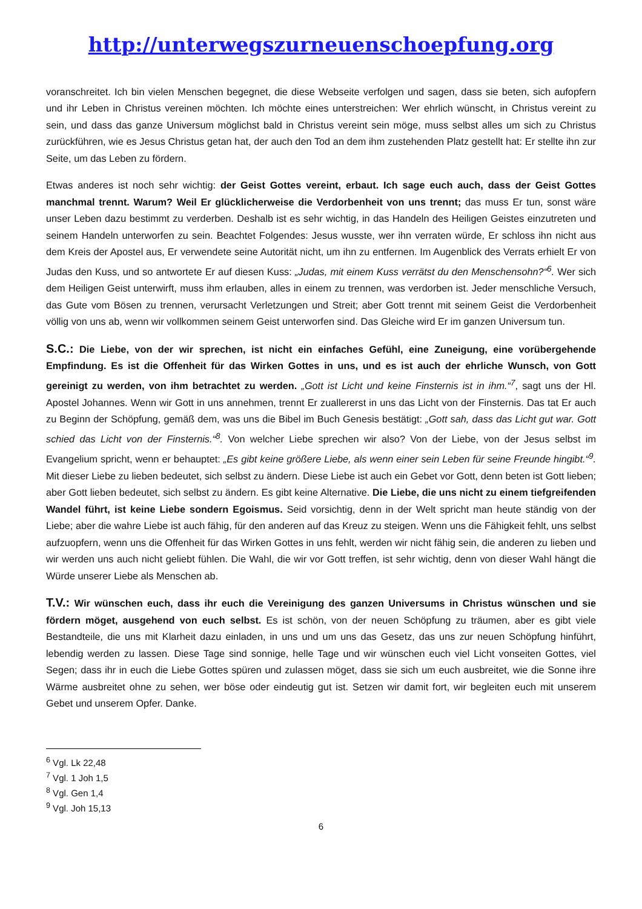http://unterwegszurneuenschoepfung.org
voranschreitet. Ich bin vielen Menschen begegnet, die diese Webseite verfolgen und sagen, dass sie beten, sich aufopfern und ihr Leben in Christus vereinen möchten. Ich möchte eines unterstreichen: Wer ehrlich wünscht, in Christus vereint zu sein, und dass das ganze Universum möglichst bald in Christus vereint sein möge, muss selbst alles um sich zu Christus zurückführen, wie es Jesus Christus getan hat, der auch den Tod an dem ihm zustehenden Platz gestellt hat: Er stellte ihn zur Seite, um das Leben zu fördern.
Etwas anderes ist noch sehr wichtig: der Geist Gottes vereint, erbaut. Ich sage euch auch, dass der Geist Gottes manchmal trennt. Warum? Weil Er glücklicherweise die Verdorbenheit von uns trennt; das muss Er tun, sonst wäre unser Leben dazu bestimmt zu verderben. Deshalb ist es sehr wichtig, in das Handeln des Heiligen Geistes einzutreten und seinem Handeln unterworfen zu sein. Beachtet Folgendes: Jesus wusste, wer ihn verraten würde, Er schloss ihn nicht aus dem Kreis der Apostel aus, Er verwendete seine Autorität nicht, um ihn zu entfernen. Im Augenblick des Verrats erhielt Er von Judas den Kuss, und so antwortete Er auf diesen Kuss: „Judas, mit einem Kuss verrätst du den Menschensohn?“<sup>6</sup>. Wer sich dem Heiligen Geist unterwirft, muss ihm erlauben, alles in einem zu trennen, was verdorben ist. Jeder menschliche Versuch, das Gute vom Bösen zu trennen, verursacht Verletzungen und Streit; aber Gott trennt mit seinem Geist die Verdorbenheit völlig von uns ab, wenn wir vollkommen seinem Geist unterworfen sind. Das Gleiche wird Er im ganzen Universum tun.
S.C.: Die Liebe, von der wir sprechen, ist nicht ein einfaches Gefühl, eine Zuneigung, eine vorübergehende Empfindung. Es ist die Offenheit für das Wirken Gottes in uns, und es ist auch der ehrliche Wunsch, von Gott gereinigt zu werden, von ihm betrachtet zu werden. „Gott ist Licht und keine Finsternis ist in ihm.“<sup>7</sup>, sagt uns der Hl. Apostel Johannes. Wenn wir Gott in uns annehmen, trennt Er zuallererst in uns das Licht von der Finsternis. Das tat Er auch zu Beginn der Schöpfung, gemäß dem, was uns die Bibel im Buch Genesis bestätigt: „Gott sah, dass das Licht gut war. Gott schied das Licht von der Finsternis.“<sup>8</sup>. Von welcher Liebe sprechen wir also? Von der Liebe, von der Jesus selbst im Evangelium spricht, wenn er behauptet: „Es gibt keine größere Liebe, als wenn einer sein Leben für seine Freunde hingibt.“<sup>9</sup>. Mit dieser Liebe zu lieben bedeutet, sich selbst zu ändern. Diese Liebe ist auch ein Gebet vor Gott, denn beten ist Gott lieben; aber Gott lieben bedeutet, sich selbst zu ändern. Es gibt keine Alternative. Die Liebe, die uns nicht zu einem tiefgreifenden Wandel führt, ist keine Liebe sondern Egoismus. Seid vorsichtig, denn in der Welt spricht man heute ständig von der Liebe; aber die wahre Liebe ist auch fähig, für den anderen auf das Kreuz zu steigen. Wenn uns die Fähigkeit fehlt, uns selbst aufzuopfern, wenn uns die Offenheit für das Wirken Gottes in uns fehlt, werden wir nicht fähig sein, die anderen zu lieben und wir werden uns auch nicht geliebt fühlen. Die Wahl, die wir vor Gott treffen, ist sehr wichtig, denn von dieser Wahl hängt die Würde unserer Liebe als Menschen ab.
T.V.: Wir wünschen euch, dass ihr euch die Vereinigung des ganzen Universums in Christus wünschen und sie fördern möget, ausgehend von euch selbst. Es ist schön, von der neuen Schöpfung zu träumen, aber es gibt viele Bestandteile, die uns mit Klarheit dazu einladen, in uns und um uns das Gesetz, das uns zur neuen Schöpfung hinführt, lebendig werden zu lassen. Diese Tage sind sonnige, helle Tage und wir wünschen euch viel Licht vonseiten Gottes, viel Segen; dass ihr in euch die Liebe Gottes spüren und zulassen möget, dass sie sich um euch ausbreitet, wie die Sonne ihre Wärme ausbreitet ohne zu sehen, wer böse oder eindeutig gut ist. Setzen wir damit fort, wir begleiten euch mit unserem Gebet und unserem Opfer. Danke.
<sup>6</sup> Vgl. Lk 22,48
<sup>7</sup> Vgl. 1 Joh 1,5
<sup>8</sup> Vgl. Gen 1,4
<sup>9</sup> Vgl. Joh 15,13
6